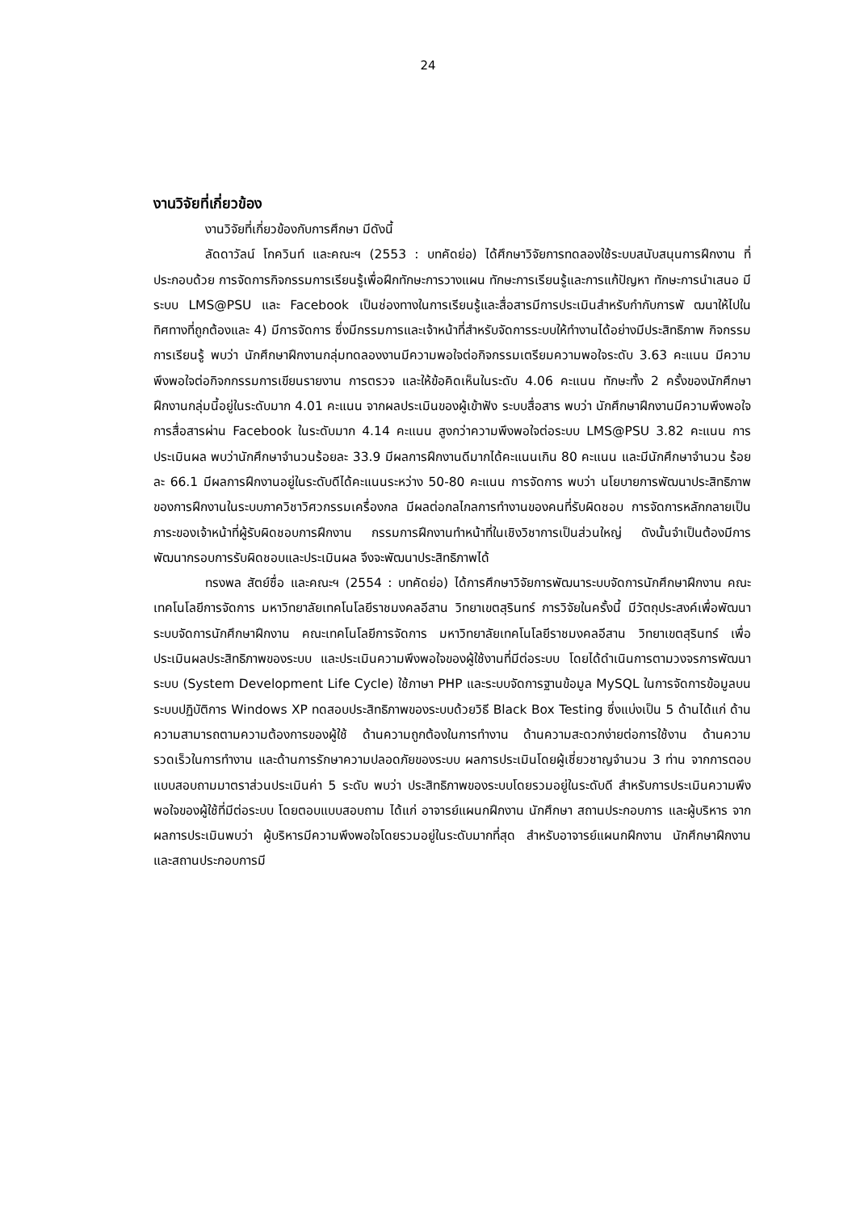24
งานวิจัยที่เกี่ยวข้อง
งานวิจัยที่เกี่ยวข้องกับการศึกษา มีดังนี้
ลัดดาวัลน์ โกควินท์ และคณะฯ (2553 : บทคัดย่อ) ได้ศึกษาวิจัยการทดลองใช้ระบบสนับสนุนการฝึกงาน ที่ประกอบด้วย การจัดการกิจกรรมการเรียนรู้เพื่อฝึกทักษะการวางแผน ทักษะการเรียนรู้และการแก้ปัญหา ทักษะการนำเสนอ มีระบบ LMS@PSU และ Facebook เป็นช่องทางในการเรียนรู้และสื่อสารมีการประเมินสำหรับกำกับการพั ฒนาให้ไปในทิศทางที่ถูกต้องและ 4) มีการจัดการ ซึ่งมีกรรมการและเจ้าหน้าที่สำหรับจัดการระบบให้ทำงานได้อย่างมีประสิทธิภาพ กิจกรรมการเรียนรู้ พบว่า นักศึกษาฝึกงานกลุ่มทดลองงานมีความพอใจต่อกิจกรรมเตรียมความพอใจระดับ 3.63 คะแนน มีความพึงพอใจต่อกิจกกรรมการเขียนรายงาน การตรวจ และให้ข้อคิดเห็นในระดับ 4.06 คะแนน ทักษะทั้ง 2 ครั้งของนักศึกษาฝึกงานกลุ่มนี้อยู่ในระดับมาก 4.01 คะแนน จากผลประเมินของผู้เข้าฟัง ระบบสื่อสาร พบว่า นักศึกษาฝึกงานมีความพึงพอใจการสื่อสารผ่าน Facebook ในระดับมาก 4.14 คะแนน สูงกว่าความพึงพอใจต่อระบบ LMS@PSU 3.82 คะแนน การประเมินผล พบว่านักศึกษาจำนวนร้อยละ 33.9 มีผลการฝึกงานดีมากได้คะแนนเกิน 80 คะแนน และมีนักศึกษาจำนวน ร้อยละ 66.1 มีผลการฝึกงานอยู่ในระดับดีได้คะแนนระหว่าง 50-80 คะแนน การจัดการ พบว่า นโยบายการพัฒนาประสิทธิภาพของการฝึกงานในระบบภาควิชาวิศวกรรมเครื่องกล มีผลต่อกลไกลการทำงานของคนที่รับผิดชอบ การจัดการหลักกลายเป็นภาระของเจ้าหน้าที่ผู้รับผิดชอบการฝึกงาน กรรมการฝึกงานทำหน้าที่ในเชิงวิชาการเป็นส่วนใหญ่ ดังนั้นจำเป็นต้องมีการพัฒนากรอบการรับผิดชอบและประเมินผล จึงจะพัฒนาประสิทธิภาพได้
ทรงพล สัตย์ซื่อ และคณะฯ (2554 : บทคัดย่อ) ได้การศึกษาวิจัยการพัฒนาระบบจัดการนักศึกษาฝึกงาน คณะเทคโนโลยีการจัดการ มหาวิทยาลัยเทคโนโลยีราชมงคลอีสาน วิทยาเขตสุรินทร์ การวิจัยในครั้งนี้ มีวัตถุประสงค์เพื่อพัฒนาระบบจัดการนักศึกษาฝึกงาน คณะเทคโนโลยีการจัดการ มหาวิทยาลัยเทคโนโลยีราชมงคลอีสาน วิทยาเขตสุรินทร์ เพื่อประเมินผลประสิทธิภาพของระบบ และประเมินความพึงพอใจของผู้ใช้งานที่มีต่อระบบ โดยได้ดำเนินการตามวงจรการพัฒนาระบบ (System Development Life Cycle) ใช้ภาษา PHP และระบบจัดการฐานข้อมูล MySQL ในการจัดการข้อมูลบนระบบปฏิบัติการ Windows XP ทดสอบประสิทธิภาพของระบบด้วยวิธี Black Box Testing ซึ่งแบ่งเป็น 5 ด้านได้แก่ ด้านความสามารถตามความต้องการของผู้ใช้ ด้านความถูกต้องในการทำงาน ด้านความสะดวกง่ายต่อการใช้งาน ด้านความรวดเร็วในการทำงาน และด้านการรักษาความปลอดภัยของระบบ ผลการประเมินโดยผู้เชี่ยวชาญจำนวน 3 ท่าน จากการตอบแบบสอบถามมาตราส่วนประเมินค่า 5 ระดับ พบว่า ประสิทธิภาพของระบบโดยรวมอยู่ในระดับดี สำหรับการประเมินความพึงพอใจของผู้ใช้ที่มีต่อระบบ โดยตอบแบบสอบถาม ได้แก่ อาจารย์แผนกฝึกงาน นักศึกษา สถานประกอบการ และผู้บริหาร จากผลการประเมินพบว่า ผู้บริหารมีความพึงพอใจโดยรวมอยู่ในระดับมากที่สุด สำหรับอาจารย์แผนกฝึกงาน นักศึกษาฝึกงาน และสถานประกอบการมี